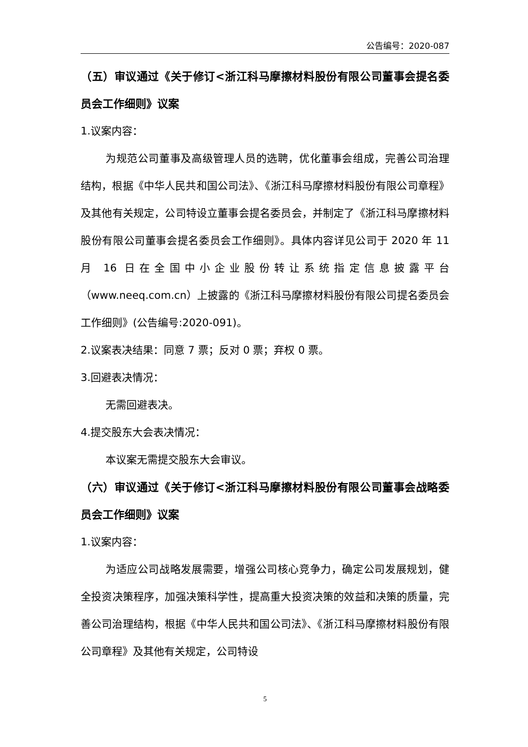公告编号：2020-087
（五）审议通过《关于修订<浙江科马摩擦材料股份有限公司董事会提名委员会工作细则》议案
1.议案内容：
为规范公司董事及高级管理人员的选聘，优化董事会组成，完善公司治理结构，根据《中华人民共和国公司法》、《浙江科马摩擦材料股份有限公司章程》及其他有关规定，公司特设立董事会提名委员会，并制定了《浙江科马摩擦材料股份有限公司董事会提名委员会工作细则》。具体内容详见公司于 2020 年 11 月 16 日在全国中小企业股份转让系统指定信息披露平台（www.neeq.com.cn）上披露的《浙江科马摩擦材料股份有限公司提名委员会工作细则》(公告编号:2020-091)。
2.议案表决结果：同意 7 票；反对 0 票；弃权 0 票。
3.回避表决情况：
无需回避表决。
4.提交股东大会表决情况：
本议案无需提交股东大会审议。
（六）审议通过《关于修订<浙江科马摩擦材料股份有限公司董事会战略委员会工作细则》议案
1.议案内容：
为适应公司战略发展需要，增强公司核心竞争力，确定公司发展规划，健全投资决策程序，加强决策科学性，提高重大投资决策的效益和决策的质量，完善公司治理结构，根据《中华人民共和国公司法》、《浙江科马摩擦材料股份有限公司章程》及其他有关规定，公司特设
5